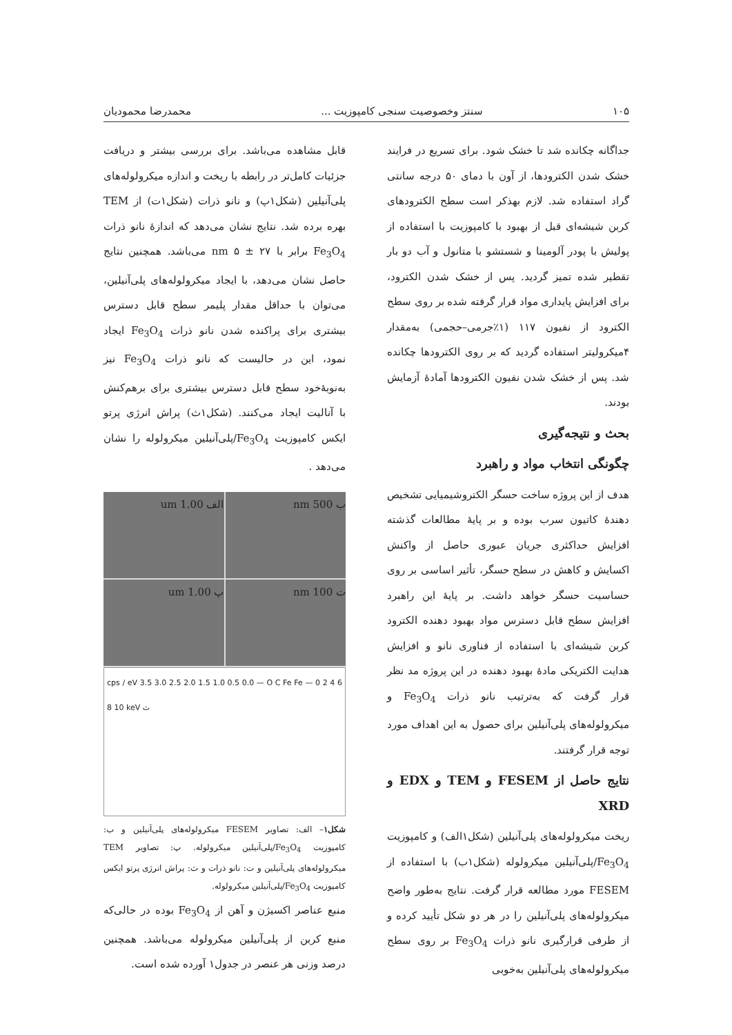۱۰۵ سنتز وخصوصیت سنجی کامپوزیت ... محمدرضا محمودیان
جداگانه چکانده شد تا خشک شود. برای تسریع در فرایند خشک شدن الکترودها، از آون با دمای ۵۰ درجه سانتی گراد استفاده شد. لازم بهذکر است سطح الکترودهای کربن شیشه‌ای قبل از بهبود با کامپوزیت با استفاده از پولیش با پودر آلومینا و شستشو با متانول و آب دو بار تقطیر شده تمیز گردید. پس از خشک شدن الکترود، برای افزایش پایداری مواد قرار گرفته شده بر روی سطح الکترود از نفیون ۱۱۷ (۱٪جرمی–حجمی) به‌مقدار ۴میکرولیتر استفاده گردید که بر روی الکترودها چکانده شد. پس از خشک شدن نفیون الکترودها آمادهٔ آزمایش بودند.
بحث و نتیجه‌گیری
چگونگی انتخاب مواد و راهبرد
هدف از این پروژه ساخت حسگر الکتروشیمیایی تشخیص دهندهٔ کاتیون سرب بوده و بر پایهٔ مطالعات گذشته افزایش حداکثری جریان عبوری حاصل از واکنش اکسایش و کاهش در سطح حسگر، تأثیر اساسی بر روی حساسیت حسگر خواهد داشت. بر پایهٔ این راهبرد افزایش سطح قابل دسترس مواد بهبود دهنده الکترود کربن شیشه‌ای با استفاده از فناوری نانو و افزایش هدایت الکتریکی مادهٔ بهبود دهنده در این پروژه مد نظر قرار گرفت که به‌ترتیب نانو ذرات Fe<sub>3</sub>O<sub>4</sub> و میکرولوله‌های پلی‌آنیلین برای حصول به این اهداف مورد توجه قرار گرفتند.
نتایج حاصل از FESEM و TEM و EDX و XRD
ریخت میکرولوله‌های پلی‌آنیلین (شکل۱الف) و کامپوزیت Fe<sub>3</sub>O<sub>4</sub>/پلی‌آنیلین میکرولوله (شکل۱ب) با استفاده از FESEM مورد مطالعه قرار گرفت. نتایج به‌طور واضح میکرولوله‌های پلی‌آنیلین را در هر دو شکل تأیید کرده و از طرفی قرارگیری نانو ذرات Fe<sub>3</sub>O<sub>4</sub> بر روی سطح میکرولوله‌های پلی‌آنیلین به‌خوبی
قابل مشاهده می‌باشد. برای بررسی بیشتر و دریافت جزئیات کامل‌تر در رابطه با ریخت و اندازه میکرولوله‌های پلی‌آنیلین (شکل۱پ) و نانو ذرات (شکل۱ت) از TEM بهره برده شد. نتایج نشان می‌دهد که اندازهٔ نانو ذرات Fe<sub>3</sub>O<sub>4</sub> برابر با ۲۷ ± ۵ nm می‌باشد. همچنین نتایج حاصل نشان می‌دهد، با ایجاد میکرولوله‌های پلی‌آنیلین، می‌توان با حداقل مقدار پلیمر سطح قابل دسترس بیشتری برای پراکنده شدن نانو ذرات Fe<sub>3</sub>O<sub>4</sub> ایجاد نمود، این در حالیست که نانو ذرات Fe<sub>3</sub>O<sub>4</sub> نیز به‌نوبهٔ‌خود سطح قابل دسترس بیشتری برای برهم‌کنش با آنالیت ایجاد می‌کنند. (شکل۱ث) پراش انرژی پرتو ایکس کامپوزیت Fe<sub>3</sub>O<sub>4</sub>/پلی‌آنیلین میکرولوله را نشان می‌دهد .
ب 500 nm
الف 1.00 um
ت 100 nm
پ 1.00 um
cps / eV 3.5 3.0 2.5 2.0 1.5 1.0 0.5 0.0 — O C Fe Fe — 0 2 4 6 8 10 keV ث
شکل۱– الف: تصاویر FESEM میکرولوله‌های پلی‌آنیلین و ب: کامپوزیت Fe<sub>3</sub>O<sub>4</sub>/پلی‌آنیلین میکرولوله. پ: تصاویر TEM میکرولوله‌های پلی‌آنیلین و ت: نانو ذرات و ث: پراش انرژی پرتو ایکس کامپوزیت Fe<sub>3</sub>O<sub>4</sub>/پلی‌آنیلین میکرولوله.
منبع عناصر اکسیژن و آهن از Fe<sub>3</sub>O<sub>4</sub> بوده در حالی‌که منبع کربن از پلی‌آنیلین میکرولوله می‌باشد. همچنین درصد وزنی هر عنصر در جدول۱ آورده شده است.